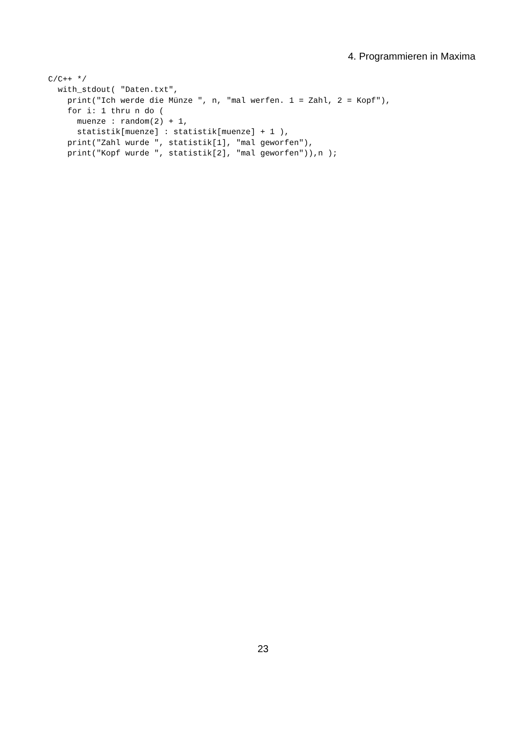4. Programmieren in Maxima
C/C++ */
  with_stdout( "Daten.txt",
    print("Ich werde die Münze ", n, "mal werfen. 1 = Zahl, 2 = Kopf"),
    for i: 1 thru n do (
      muenze : random(2) + 1,
      statistik[muenze] : statistik[muenze] + 1 ),
    print("Zahl wurde ", statistik[1], "mal geworfen"),
    print("Kopf wurde ", statistik[2], "mal geworfen")),n );
23